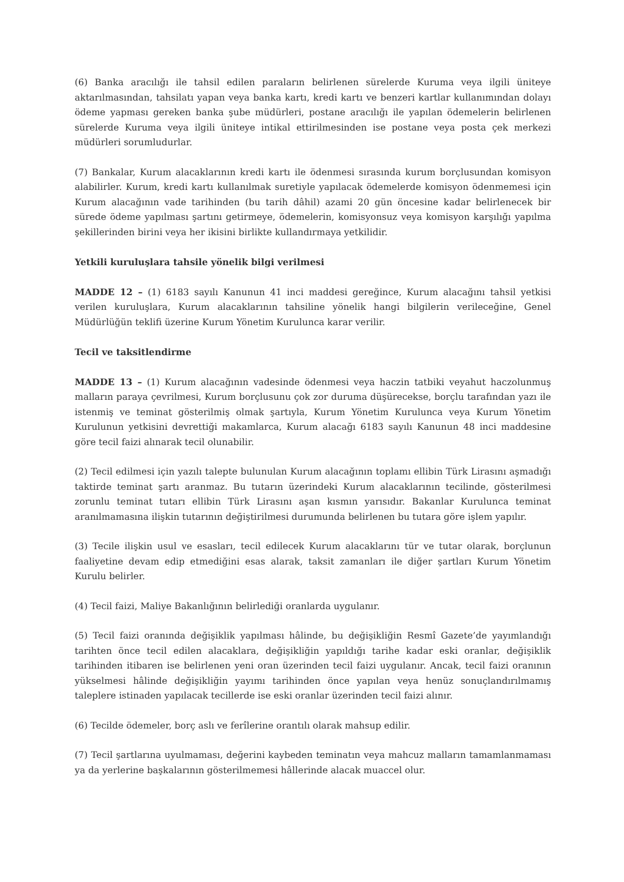(6) Banka aracılığı ile tahsil edilen paraların belirlenen sürelerde Kuruma veya ilgili üniteye aktarılmasından, tahsilatı yapan veya banka kartı, kredi kartı ve benzeri kartlar kullanımından dolayı ödeme yapması gereken banka şube müdürleri, postane aracılığı ile yapılan ödemelerin belirlenen sürelerde Kuruma veya ilgili üniteye intikal ettirilmesinden ise postane veya posta çek merkezi müdürleri sorumludurlar.
(7) Bankalar, Kurum alacaklarının kredi kartı ile ödenmesi sırasında kurum borçlusundan komisyon alabilirler. Kurum, kredi kartı kullanılmak suretiyle yapılacak ödemelerde komisyon ödenmemesi için Kurum alacağının vade tarihinden (bu tarih dâhil) azami 20 gün öncesine kadar belirlenecek bir sürede ödeme yapılması şartını getirmeye, ödemelerin, komisyonsuz veya komisyon karşılığı yapılma şekillerinden birini veya her ikisini birlikte kullandırmaya yetkilidir.
Yetkili kuruluşlara tahsile yönelik bilgi verilmesi
MADDE 12 – (1) 6183 sayılı Kanunun 41 inci maddesi gereğince, Kurum alacağını tahsil yetkisi verilen kuruluşlara, Kurum alacaklarının tahsiline yönelik hangi bilgilerin verileceğine, Genel Müdürlüğün teklifi üzerine Kurum Yönetim Kurulunca karar verilir.
Tecil ve taksitlendirme
MADDE 13 – (1) Kurum alacağının vadesinde ödenmesi veya haczin tatbiki veyahut haczolunmuş malların paraya çevrilmesi, Kurum borçlusunu çok zor duruma düşürecekse, borçlu tarafından yazı ile istenmiş ve teminat gösterilmiş olmak şartıyla, Kurum Yönetim Kurulunca veya Kurum Yönetim Kurulunun yetkisini devrettiği makamlarca, Kurum alacağı 6183 sayılı Kanunun 48 inci maddesine göre tecil faizi alınarak tecil olunabilir.
(2) Tecil edilmesi için yazılı talepte bulunulan Kurum alacağının toplamı ellibin Türk Lirasını aşmadığı taktirde teminat şartı aranmaz. Bu tutarın üzerindeki Kurum alacaklarının tecilinde, gösterilmesi zorunlu teminat tutarı ellibin Türk Lirasını aşan kısmın yarısıdır. Bakanlar Kurulunca teminat aranılmamasına ilişkin tutarının değiştirilmesi durumunda belirlenen bu tutara göre işlem yapılır.
(3) Tecile ilişkin usul ve esasları, tecil edilecek Kurum alacaklarını tür ve tutar olarak, borçlunun faaliyetine devam edip etmediğini esas alarak, taksit zamanları ile diğer şartları Kurum Yönetim Kurulu belirler.
(4) Tecil faizi, Maliye Bakanlığının belirlediği oranlarda uygulanır.
(5) Tecil faizi oranında değişiklik yapılması hâlinde, bu değişikliğin Resmî Gazete’de yayımlandığı tarihten önce tecil edilen alacaklara, değişikliğin yapıldığı tarihe kadar eski oranlar, değişiklik tarihinden itibaren ise belirlenen yeni oran üzerinden tecil faizi uygulanır. Ancak, tecil faizi oranının yükselmesi hâlinde değişikliğin yayımı tarihinden önce yapılan veya henüz sonuçlandırılmamış taleplere istinaden yapılacak tecillerde ise eski oranlar üzerinden tecil faizi alınır.
(6) Tecilde ödemeler, borç aslı ve ferîlerine orantılı olarak mahsup edilir.
(7) Tecil şartlarına uyulmaması, değerini kaybeden teminatın veya mahcuz malların tamamlanmaması ya da yerlerine başkalarının gösterilmemesi hâllerinde alacak muaccel olur.